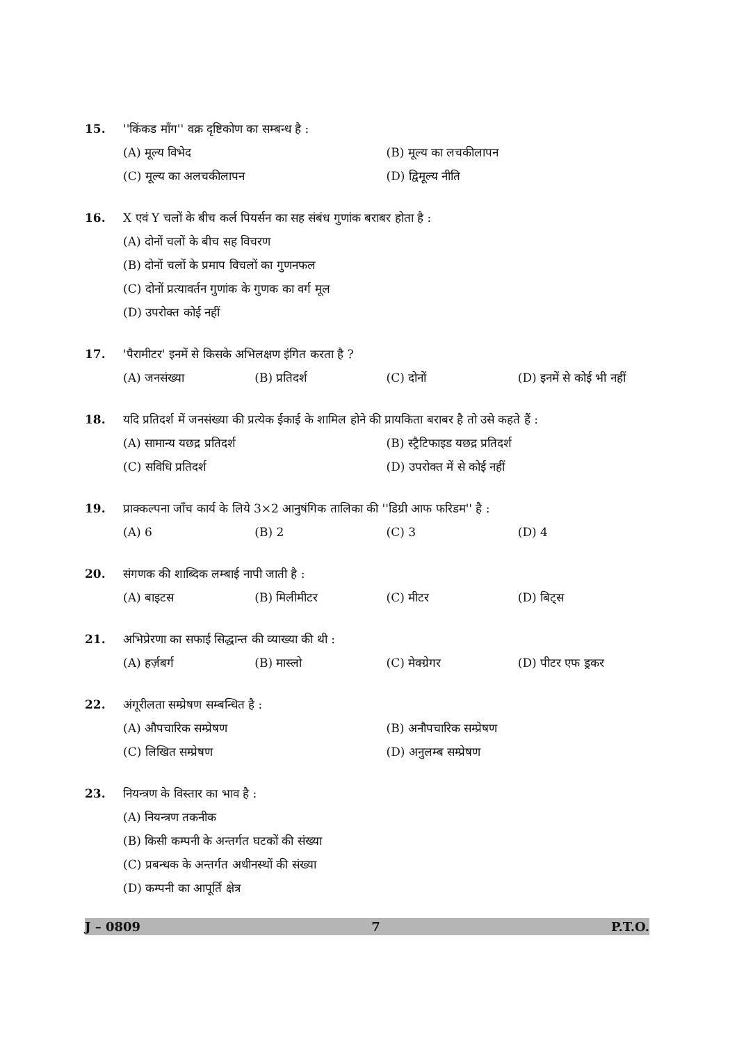15. ''किंकड माँग'' वक्र दृष्टिकोण का सम्बन्ध है :
(A) मूल्य विभेद (B) मूल्य का लचकीलापन (C) मूल्य का अलचकीलापन (D) द्विमूल्य नीति
16. X एवं Y चलों के बीच कर्ल पियर्सन का सह संबंध गुणांक बराबर होता है :
(A) दोनों चलों के बीच सह विचरण (B) दोनों चलों के प्रमाप विचलों का गुणनफल (C) दोनों प्रत्यावर्तन गुणांक के गुणक का वर्ग मूल (D) उपरोक्त कोई नहीं
17. 'पैरामीटर' इनमें से किसके अभिलक्षण इंगित करता है ?
(A) जनसंख्या (B) प्रतिदर्श (C) दोनों (D) इनमें से कोई भी नहीं
18. यदि प्रतिदर्श में जनसंख्या की प्रत्येक ईकाई के शामिल होने की प्रायकिता बराबर है तो उसे कहते हैं :
(A) सामान्य यछद्र प्रतिदर्श (B) स्ट्रैटिफाइड यछद्र प्रतिदर्श (C) सविधि प्रतिदर्श (D) उपरोक्त में से कोई नहीं
19. प्राक्कल्पना जाँच कार्य के लिये 3×2 आनुषंगिक तालिका की ''डिग्री आफ फरिडम'' है :
(A) 6 (B) 2 (C) 3 (D) 4
20. संगणक की शाब्दिक लम्बाई नापी जाती है :
(A) बाइटस (B) मिलीमीटर (C) मीटर (D) बिट्स
21. अभिप्रेरणा का सफाई सिद्धान्त की व्याख्या की थी :
(A) हर्ज़बर्ग (B) मास्लो (C) मेक्ग्रेगर (D) पीटर एफ ड्रकर
22. अंगूरीलता सम्प्रेषण सम्बन्धित है :
(A) औपचारिक सम्प्रेषण (B) अनौपचारिक सम्प्रेषण (C) लिखित सम्प्रेषण (D) अनुलम्ब सम्प्रेषण
23. नियन्त्रण के विस्तार का भाव है :
(A) नियन्त्रण तकनीक (B) किसी कम्पनी के अन्तर्गत घटकों की संख्या (C) प्रबन्धक के अन्तर्गत अधीनस्थों की संख्या (D) कम्पनी का आपूर्ति क्षेत्र
J – 0809 7 P.T.O.